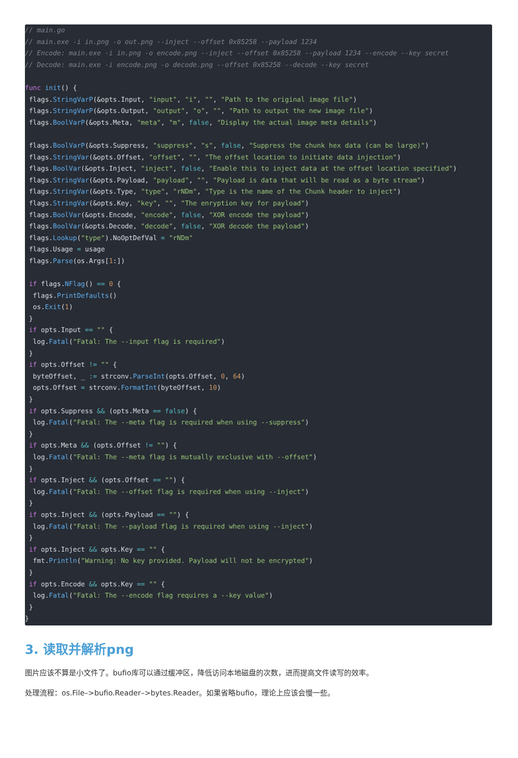// main.go
// main.exe -i in.png -o out.png --inject --offset 0x85258 --payload 1234
// Encode: main.exe -i in.png -o encode.png --inject --offset 0x85258 --payload 1234 --encode --key secret
// Decode: main.exe -i encode.png -o decode.png --offset 0x85258 --decode --key secret

func init() {
 flags.StringVarP(&opts.Input, "input", "i", "", "Path to the original image file")
 flags.StringVarP(&opts.Output, "output", "o", "", "Path to output the new image file")
 flags.BoolVarP(&opts.Meta, "meta", "m", false, "Display the actual image meta details")

 flags.BoolVarP(&opts.Suppress, "suppress", "s", false, "Suppress the chunk hex data (can be large)")
 flags.StringVar(&opts.Offset, "offset", "", "The offset location to initiate data injection")
 flags.BoolVar(&opts.Inject, "inject", false, "Enable this to inject data at the offset location specified")
 flags.StringVar(&opts.Payload, "payload", "", "Payload is data that will be read as a byte stream")
 flags.StringVar(&opts.Type, "type", "rNDm", "Type is the name of the Chunk header to inject")
 flags.StringVar(&opts.Key, "key", "", "The enryption key for payload")
 flags.BoolVar(&opts.Encode, "encode", false, "XOR encode the payload")
 flags.BoolVar(&opts.Decode, "decode", false, "XOR decode the payload")
 flags.Lookup("type").NoOptDefVal = "rNDm"
 flags.Usage = usage
 flags.Parse(os.Args[1:])

 if flags.NFlag() == 0 {
  flags.PrintDefaults()
  os.Exit(1)
 }
 if opts.Input == "" {
  log.Fatal("Fatal: The --input flag is required")
 }
 if opts.Offset != "" {
  byteOffset, _ := strconv.ParseInt(opts.Offset, 0, 64)
  opts.Offset = strconv.FormatInt(byteOffset, 10)
 }
 if opts.Suppress && (opts.Meta == false) {
  log.Fatal("Fatal: The --meta flag is required when using --suppress")
 }
 if opts.Meta && (opts.Offset != "") {
  log.Fatal("Fatal: The --meta flag is mutually exclusive with --offset")
 }
 if opts.Inject && (opts.Offset == "") {
  log.Fatal("Fatal: The --offset flag is required when using --inject")
 }
 if opts.Inject && (opts.Payload == "") {
  log.Fatal("Fatal: The --payload flag is required when using --inject")
 }
 if opts.Inject && opts.Key == "" {
  fmt.Println("Warning: No key provided. Payload will not be encrypted")
 }
 if opts.Encode && opts.Key == "" {
  log.Fatal("Fatal: The --encode flag requires a --key value")
 }
}
3. 读取并解析png
图片应该不算是小文件了。bufio库可以通过缓冲区，降低访问本地磁盘的次数，进而提高文件读写的效率。
处理流程：os.File–>bufio.Reader–>bytes.Reader。如果省略bufio，理论上应该会慢一些。